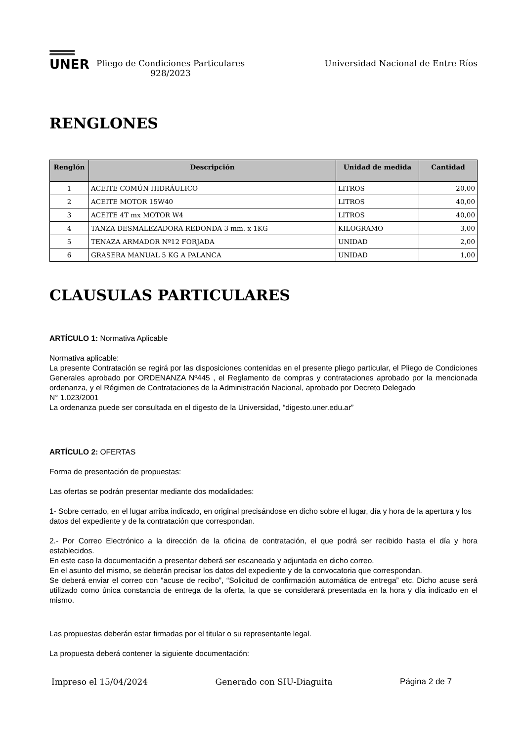UNER
Pliego de Condiciones Particulares
928/2023
Universidad Nacional de Entre Ríos
RENGLONES
| Renglón | Descripción | Unidad de medida | Cantidad |
| --- | --- | --- | --- |
| 1 | ACEITE COMÚN HIDRÁULICO | LITROS | 20,00 |
| 2 | ACEITE MOTOR 15W40 | LITROS | 40,00 |
| 3 | ACEITE 4T mx MOTOR W4 | LITROS | 40,00 |
| 4 | TANZA DESMALEZADORA REDONDA 3 mm. x 1KG | KILOGRAMO | 3,00 |
| 5 | TENAZA ARMADOR Nº12 FORJADA | UNIDAD | 2,00 |
| 6 | GRASERA MANUAL 5 KG A PALANCA | UNIDAD | 1,00 |
CLAUSULAS PARTICULARES
ARTÍCULO 1: Normativa Aplicable
Normativa aplicable:
La presente Contratación se regirá por las disposiciones contenidas en el presente pliego particular, el Pliego de Condiciones Generales aprobado por ORDENANZA Nº445 , el Reglamento de compras y contrataciones aprobado por la mencionada ordenanza, y el Régimen de Contrataciones de la Administración Nacional, aprobado por Decreto Delegado
N° 1.023/2001
La ordenanza puede ser consultada en el digesto de la Universidad, “digesto.uner.edu.ar”
ARTÍCULO 2: OFERTAS
Forma de presentación de propuestas:
Las ofertas se podrán presentar mediante dos modalidades:
1- Sobre cerrado, en el lugar arriba indicado, en original precisándose en dicho sobre el lugar, día y hora de la apertura y los datos del expediente y de la contratación que correspondan.
2.- Por Correo Electrónico a la dirección de la oficina de contratación, el que podrá ser recibido hasta el día y hora establecidos.
En este caso la documentación a presentar deberá ser escaneada y adjuntada en dicho correo.
En el asunto del mismo, se deberán precisar los datos del expediente y de la convocatoria que correspondan.
Se deberá enviar el correo con “acuse de recibo”, “Solicitud de confirmación automática de entrega” etc. Dicho acuse será utilizado como única constancia de entrega de la oferta, la que se considerará presentada en la hora y día indicado en el mismo.
Las propuestas deberán estar firmadas por el titular o su representante legal.
La propuesta deberá contener la siguiente documentación:
Impreso el 15/04/2024 Generado con SIU-Diaguita Página 2 de 7